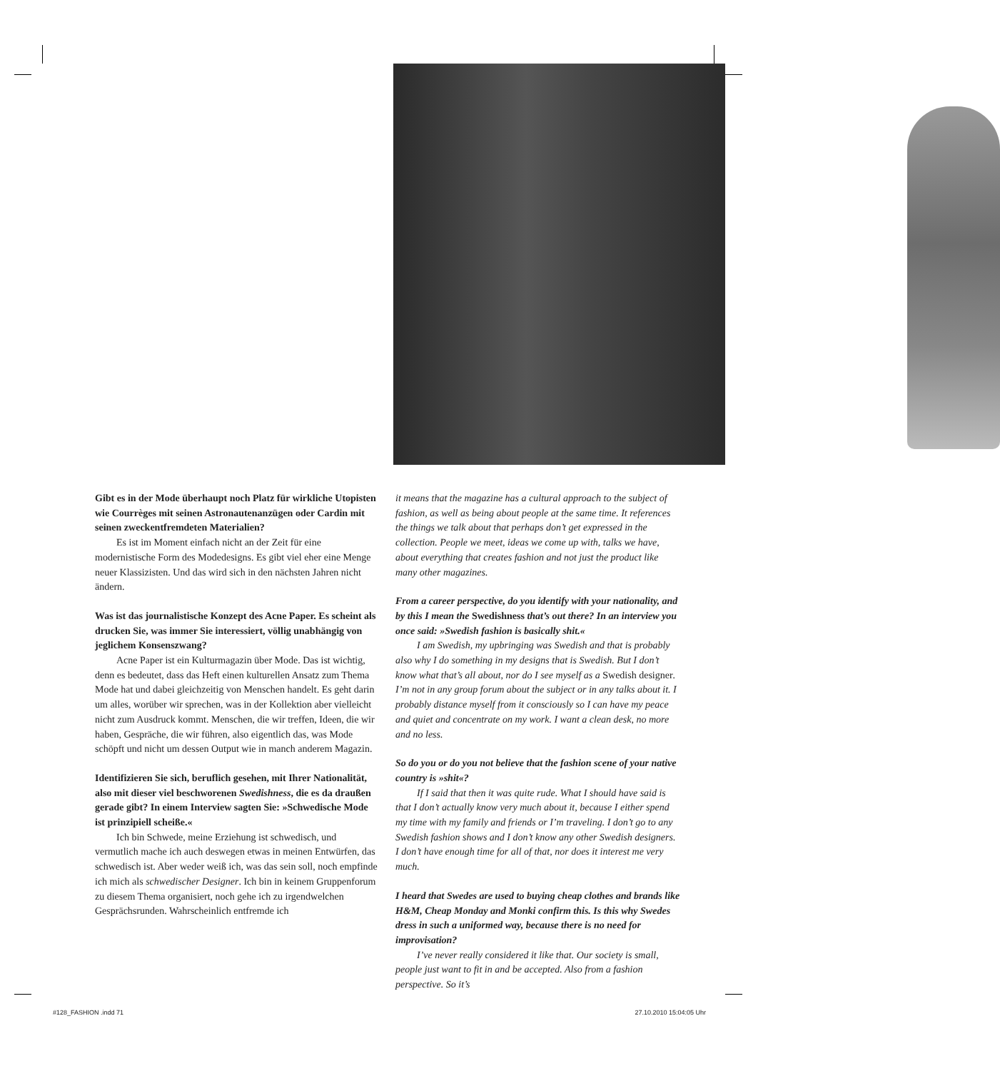Gibt es in der Mode überhaupt noch Platz für wirkliche Utopisten wie Courrèges mit seinen Astronautenanzügen oder Cardin mit seinen zweckentfremdeten Materialien?
Es ist im Moment einfach nicht an der Zeit für eine modernistische Form des Modedesigns. Es gibt viel eher eine Menge neuer Klassizisten. Und das wird sich in den nächsten Jahren nicht ändern.
Was ist das journalistische Konzept des Acne Paper. Es scheint als drucken Sie, was immer Sie interessiert, völlig unabhängig von jeglichem Konsenszwang?
Acne Paper ist ein Kulturmagazin über Mode. Das ist wichtig, denn es bedeutet, dass das Heft einen kulturellen Ansatz zum Thema Mode hat und dabei gleichzeitig von Menschen handelt. Es geht darin um alles, worüber wir sprechen, was in der Kollektion aber vielleicht nicht zum Ausdruck kommt. Menschen, die wir treffen, Ideen, die wir haben, Gespräche, die wir führen, also eigentlich das, was Mode schöpft und nicht um dessen Output wie in manch anderem Magazin.
Identifizieren Sie sich, beruflich gesehen, mit Ihrer Nationalität, also mit dieser viel beschworenen Swedishness, die es da draußen gerade gibt? In einem Interview sagten Sie: »Schwedische Mode ist prinzipiell scheiße.«
Ich bin Schwede, meine Erziehung ist schwedisch, und vermutlich mache ich auch deswegen etwas in meinen Entwürfen, das schwedisch ist. Aber weder weiß ich, was das sein soll, noch empfinde ich mich als schwedischer Designer. Ich bin in keinem Gruppenforum zu diesem Thema organisiert, noch gehe ich zu irgendwelchen Gesprächsrunden. Wahrscheinlich entfremde ich
it means that the magazine has a cultural approach to the subject of fashion, as well as being about people at the same time. It references the things we talk about that perhaps don’t get expressed in the collection. People we meet, ideas we come up with, talks we have, about everything that creates fashion and not just the product like many other magazines.
From a career perspective, do you identify with your nationality, and by this I mean the Swedishness that’s out there? In an interview you once said: »Swedish fashion is basically shit.«
I am Swedish, my upbringing was Swedish and that is probably also why I do something in my designs that is Swedish. But I don’t know what that’s all about, nor do I see myself as a Swedish designer. I’m not in any group forum about the subject or in any talks about it. I probably distance myself from it consciously so I can have my peace and quiet and concentrate on my work. I want a clean desk, no more and no less.
So do you or do you not believe that the fashion scene of your native country is »shit«?
If I said that then it was quite rude. What I should have said is that I don’t actually know very much about it, because I either spend my time with my family and friends or I’m traveling. I don’t go to any Swedish fashion shows and I don’t know any other Swedish designers. I don’t have enough time for all of that, nor does it interest me very much.
I heard that Swedes are used to buying cheap clothes and brands like H&M, Cheap Monday and Monki confirm this. Is this why Swedes dress in such a uniformed way, because there is no need for improvisation?
I’ve never really considered it like that. Our society is small, people just want to fit in and be accepted. Also from a fashion perspective. So it’s
#128_FASHION .indd 71 27.10.2010 15:04:05 Uhr